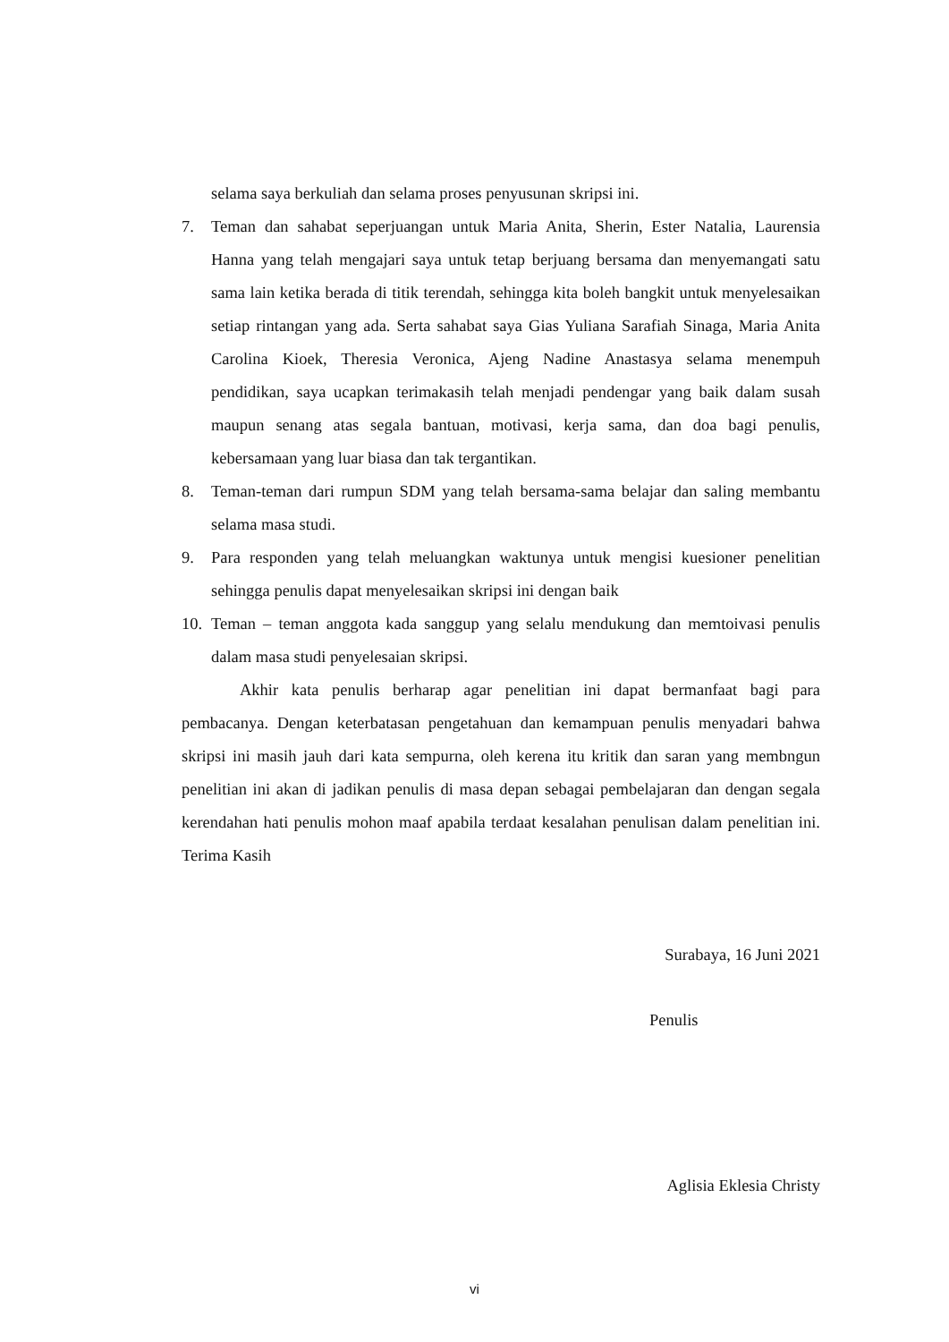selama saya berkuliah dan selama proses penyusunan skripsi ini.
7. Teman dan sahabat seperjuangan untuk Maria Anita, Sherin, Ester Natalia, Laurensia Hanna yang telah mengajari saya untuk tetap berjuang bersama dan menyemangati satu sama lain ketika berada di titik terendah, sehingga kita boleh bangkit untuk menyelesaikan setiap rintangan yang ada. Serta sahabat saya Gias Yuliana Sarafiah Sinaga, Maria Anita Carolina Kioek, Theresia Veronica, Ajeng Nadine Anastasya selama menempuh pendidikan, saya ucapkan terimakasih telah menjadi pendengar yang baik dalam susah maupun senang atas segala bantuan, motivasi, kerja sama, dan doa bagi penulis, kebersamaan yang luar biasa dan tak tergantikan.
8. Teman-teman dari rumpun SDM yang telah bersama-sama belajar dan saling membantu selama masa studi.
9. Para responden yang telah meluangkan waktunya untuk mengisi kuesioner penelitian sehingga penulis dapat menyelesaikan skripsi ini dengan baik
10. Teman – teman anggota kada sanggup yang selalu mendukung dan memtoivasi penulis dalam masa studi penyelesaian skripsi.
Akhir kata penulis berharap agar penelitian ini dapat bermanfaat bagi para pembacanya. Dengan keterbatasan pengetahuan dan kemampuan penulis menyadari bahwa skripsi ini masih jauh dari kata sempurna, oleh kerena itu kritik dan saran yang membngun penelitian ini akan di jadikan penulis di masa depan sebagai pembelajaran dan dengan segala kerendahan hati penulis mohon maaf apabila terdaat kesalahan penulisan dalam penelitian ini. Terima Kasih
Surabaya, 16 Juni 2021
Penulis
Aglisia Eklesia Christy
vi